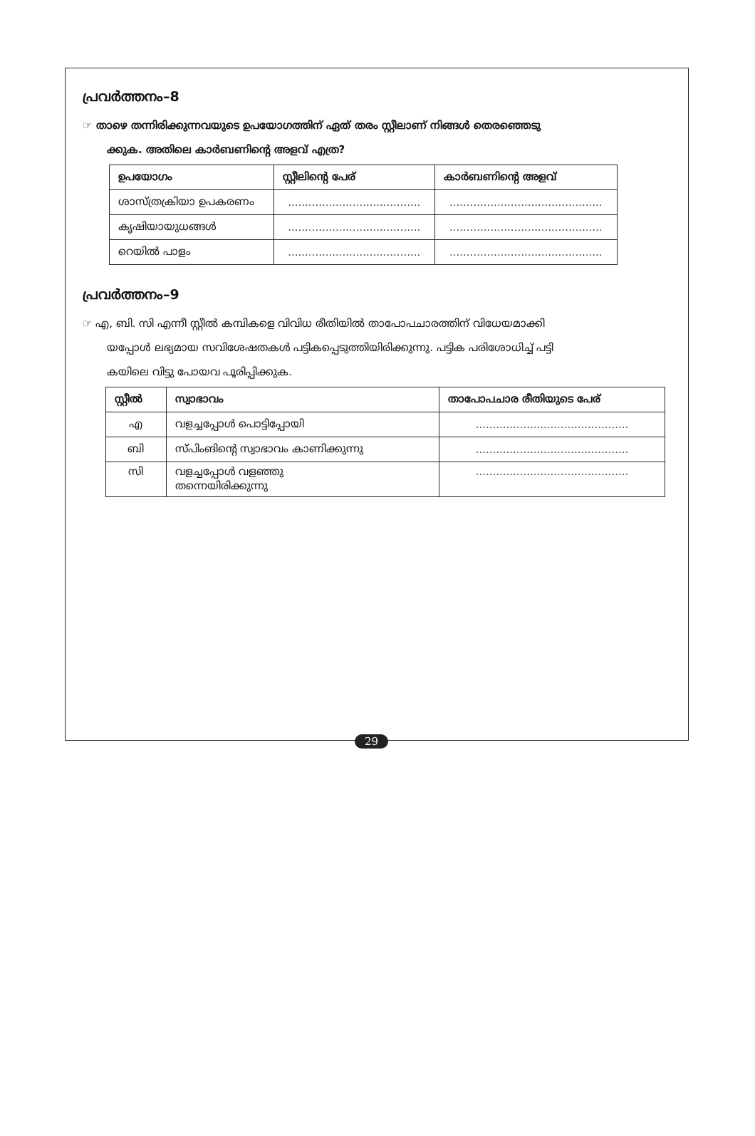പ്രവർത്തനം–8
☞ താഴെ തന്നിരിക്കുന്നവയുടെ ഉപയോഗത്തിന് ഏത് തരം സ്റ്റീലാണ് നിങ്ങൾ തെരഞ്ഞെടു
ക്കുക. അതിലെ കാർബണിന്റെ അളവ് എത്ര?
| ഉപയോഗം | സ്റ്റീലിന്റെ പേര് | കാർബണിന്റെ അളവ് |
| --- | --- | --- |
| ശാസ്ത്രക്രിയാ ഉപകരണം | ....................................... | ............................................. |
| കൃഷിയായുധങ്ങൾ | ....................................... | ............................................. |
| റെയിൽ പാളം | ....................................... | ............................................. |
പ്രവർത്തനം–9
☞ എ, ബി. സി എന്നീ സ്റ്റീൽ കമ്പികളെ വിവിധ രീതിയിൽ താപോപചാരത്തിന് വിധേയമാക്കി
യപ്പോൾ ലഭ്യമായ സവിശേഷതകൾ പട്ടികപ്പെടുത്തിയിരിക്കുന്നു. പട്ടിക പരിശോധിച്ച് പട്ടി
കയിലെ വിട്ടു പോയവ പൂരിപ്പിക്കുക.
| സ്റ്റീൽ | സ്വാഭാവം | താപോപചാര രീതിയുടെ പേര് |
| --- | --- | --- |
| എ | വളച്ചപ്പോൾ പൊട്ടിപ്പോയി | ............................................. |
| ബി | സ്പിംങിന്റെ സ്വാഭാവം കാണിക്കുന്നു | ............................................. |
| സി | വളച്ചപ്പോൾ വളഞ്ഞു തന്നെയിരിക്കുന്നു | ............................................. |
29